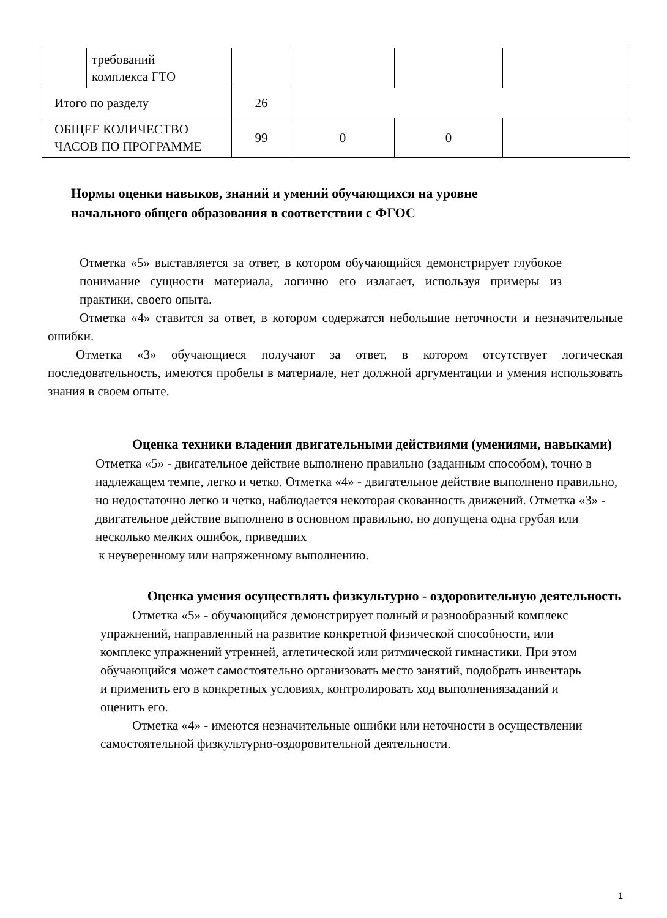| | требований комплекса ГТО | | | | |
| Итого по разделу | | 26 | | | |
| ОБЩЕЕ КОЛИЧЕСТВО ЧАСОВ ПО ПРОГРАММЕ | | 99 | 0 | 0 | |
Нормы оценки навыков, знаний и умений обучающихся на уровне
начального общего образования в соответствии с ФГОС
Отметка «5» выставляется за ответ, в котором обучающийся демонстрирует глубокое понимание сущности материала, логично его излагает, используя примеры из практики, своего опыта.
Отметка «4» ставится за ответ, в котором содержатся небольшие неточности и незначительные ошибки.
Отметка «3» обучающиеся получают за ответ, в котором отсутствует логическая последовательность, имеются пробелы в материале, нет должной аргументации и умения использовать знания в своем опыте.
Оценка техники владения двигательными действиями (умениями, навыками)
Отметка «5» - двигательное действие выполнено правильно (заданным способом), точно в надлежащем темпе, легко и четко. Отметка «4» - двигательное действие выполнено правильно, но недостаточно легко и четко, наблюдается некоторая скованность движений. Отметка «3» - двигательное действие выполнено в основном правильно, но допущена одна грубая или несколько мелких ошибок, приведших
к неуверенному или напряженному выполнению.
Оценка умения осуществлять физкультурно - оздоровительную деятельность
Отметка «5» - обучающийся демонстрирует полный и разнообразный комплекс упражнений, направленный на развитие конкретной физической способности, или комплекс упражнений утренней, атлетической или ритмической гимнастики. При этом обучающийся может самостоятельно организовать место занятий, подобрать инвентарь и применить его в конкретных условиях, контролировать ход выполнениязаданий и оценить его.
Отметка «4» - имеются незначительные ошибки или неточности в осуществлении самостоятельной физкультурно-оздоровительной деятельности.
1